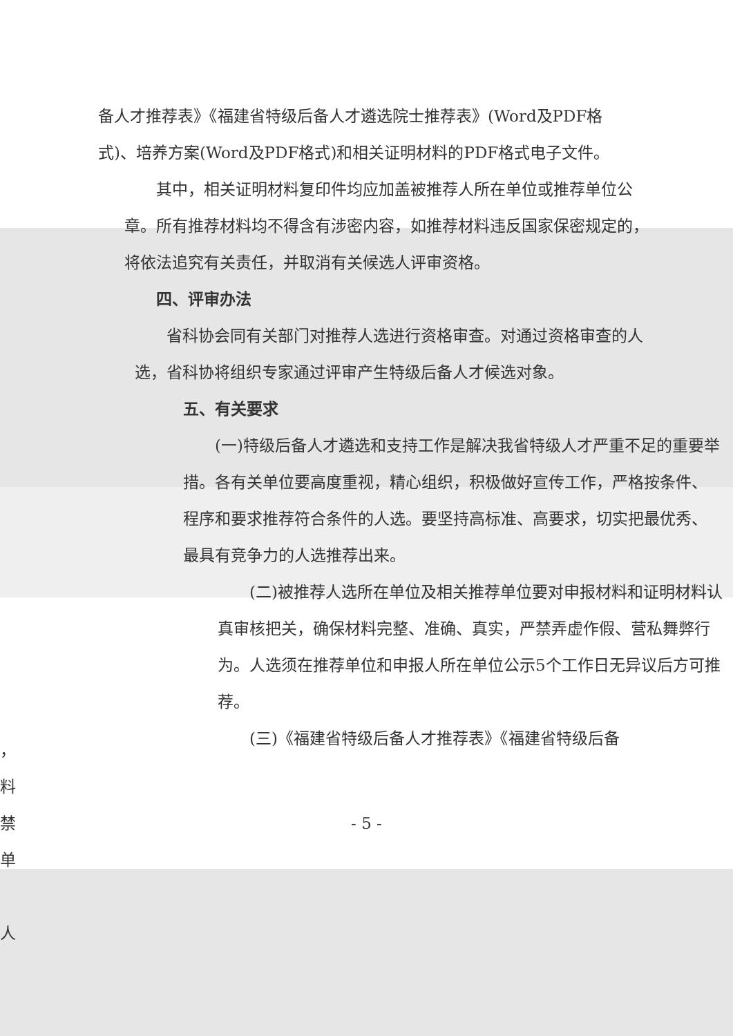备人才推荐表》《福建省特级后备人才遴选院士推荐表》(Word及PDF格式)、培养方案(Word及PDF格式)和相关证明材料的PDF格式电子文件。
　　其中，相关证明材料复印件均应加盖被推荐人所在单位或推荐单位公章。所有推荐材料均不得含有涉密内容，如推荐材料违反国家保密规定的，将依法追究有关责任，并取消有关候选人评审资格。
　　四、评审办法
　　省科协会同有关部门对推荐人选进行资格审查。对通过资格审查的人选，省科协将组织专家通过评审产生特级后备人才候选对象。
五、有关要求
　　(一)特级后备人才遴选和支持工作是解决我省特级人才严重不足的重要举措。各有关单位要高度重视，精心组织，积极做好宣传工作，严格按条件、程序和要求推荐符合条件的人选。要坚持高标准、高要求，切实把最优秀、最具有竞争力的人选推荐出来。
　　(二)被推荐人选所在单位及相关推荐单位要对申报材料和证明材料认真审核把关，确保材料完整、准确、真实，严禁弄虚作假、营私舞弊行为。人选须在推荐单位和申报人所在单位公示5个工作日无异议后方可推荐。
　　(三)《福建省特级后备人才推荐表》《福建省特级后备
，
料
禁
单
人
- 5 -